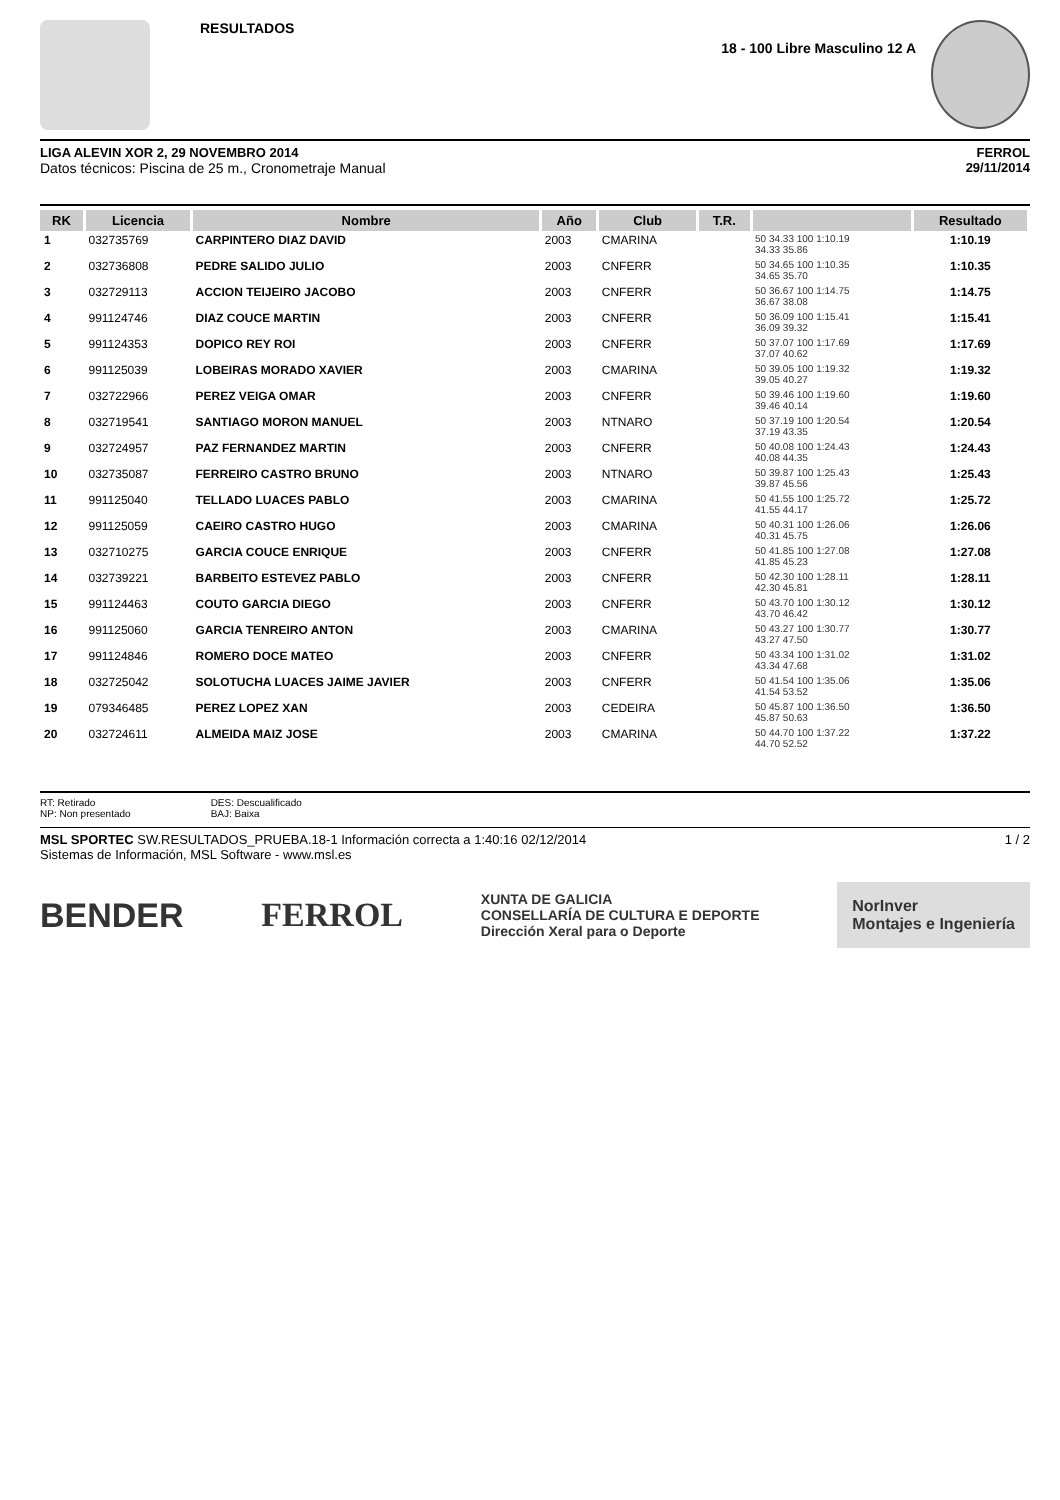RESULTADOS
18 - 100 Libre Masculino 12 A
LIGA ALEVIN XOR 2, 29 NOVEMBRO 2014
Datos técnicos: Piscina de 25 m., Cronometraje Manual
FERROL
29/11/2014
| RK | Licencia | Nombre | Año | Club | T.R. | | Resultado |
| --- | --- | --- | --- | --- | --- | --- | --- |
| 1 | 032735769 | CARPINTERO DIAZ DAVID | 2003 | CMARINA | | 50 34.33 100 1:10.19 34.33 35.86 | 1:10.19 |
| 2 | 032736808 | PEDRE SALIDO JULIO | 2003 | CNFERR | | 50 34.65 100 1:10.35 34.65 35.70 | 1:10.35 |
| 3 | 032729113 | ACCION TEIJEIRO JACOBO | 2003 | CNFERR | | 50 36.67 100 1:14.75 36.67 38.08 | 1:14.75 |
| 4 | 991124746 | DIAZ COUCE MARTIN | 2003 | CNFERR | | 50 36.09 100 1:15.41 36.09 39.32 | 1:15.41 |
| 5 | 991124353 | DOPICO REY ROI | 2003 | CNFERR | | 50 37.07 100 1:17.69 37.07 40.62 | 1:17.69 |
| 6 | 991125039 | LOBEIRAS MORADO XAVIER | 2003 | CMARINA | | 50 39.05 100 1:19.32 39.05 40.27 | 1:19.32 |
| 7 | 032722966 | PEREZ VEIGA OMAR | 2003 | CNFERR | | 50 39.46 100 1:19.60 39.46 40.14 | 1:19.60 |
| 8 | 032719541 | SANTIAGO MORON MANUEL | 2003 | NTNARO | | 50 37.19 100 1:20.54 37.19 43.35 | 1:20.54 |
| 9 | 032724957 | PAZ FERNANDEZ MARTIN | 2003 | CNFERR | | 50 40.08 100 1:24.43 40.08 44.35 | 1:24.43 |
| 10 | 032735087 | FERREIRO CASTRO BRUNO | 2003 | NTNARO | | 50 39.87 100 1:25.43 39.87 45.56 | 1:25.43 |
| 11 | 991125040 | TELLADO LUACES PABLO | 2003 | CMARINA | | 50 41.55 100 1:25.72 41.55 44.17 | 1:25.72 |
| 12 | 991125059 | CAEIRO CASTRO HUGO | 2003 | CMARINA | | 50 40.31 100 1:26.06 40.31 45.75 | 1:26.06 |
| 13 | 032710275 | GARCIA COUCE ENRIQUE | 2003 | CNFERR | | 50 41.85 100 1:27.08 41.85 45.23 | 1:27.08 |
| 14 | 032739221 | BARBEITO ESTEVEZ PABLO | 2003 | CNFERR | | 50 42.30 100 1:28.11 42.30 45.81 | 1:28.11 |
| 15 | 991124463 | COUTO GARCIA DIEGO | 2003 | CNFERR | | 50 43.70 100 1:30.12 43.70 46.42 | 1:30.12 |
| 16 | 991125060 | GARCIA TENREIRO ANTON | 2003 | CMARINA | | 50 43.27 100 1:30.77 43.27 47.50 | 1:30.77 |
| 17 | 991124846 | ROMERO DOCE MATEO | 2003 | CNFERR | | 50 43.34 100 1:31.02 43.34 47.68 | 1:31.02 |
| 18 | 032725042 | SOLOTUCHA LUACES JAIME JAVIER | 2003 | CNFERR | | 50 41.54 100 1:35.06 41.54 53.52 | 1:35.06 |
| 19 | 079346485 | PEREZ LOPEZ XAN | 2003 | CEDEIRA | | 50 45.87 100 1:36.50 45.87 50.63 | 1:36.50 |
| 20 | 032724611 | ALMEIDA MAIZ JOSE | 2003 | CMARINA | | 50 44.70 100 1:37.22 44.70 52.52 | 1:37.22 |
RT: Retirado
NP: Non presentado
DES: Descualificado
BAJ: Baixa
MSL SPORTEC SW.RESULTADOS_PRUEBA.18-1 Información correcta a 1:40:16 02/12/2014
Sistemas de Información, MSL Software - www.msl.es
1 / 2
BENDER FERROL XUNTA DE GALICIA
CONSELLARÍA DE CULTURA E DEPORTE
Dirección Xeral para o Deporte NorInver
Montajes e Ingeniería